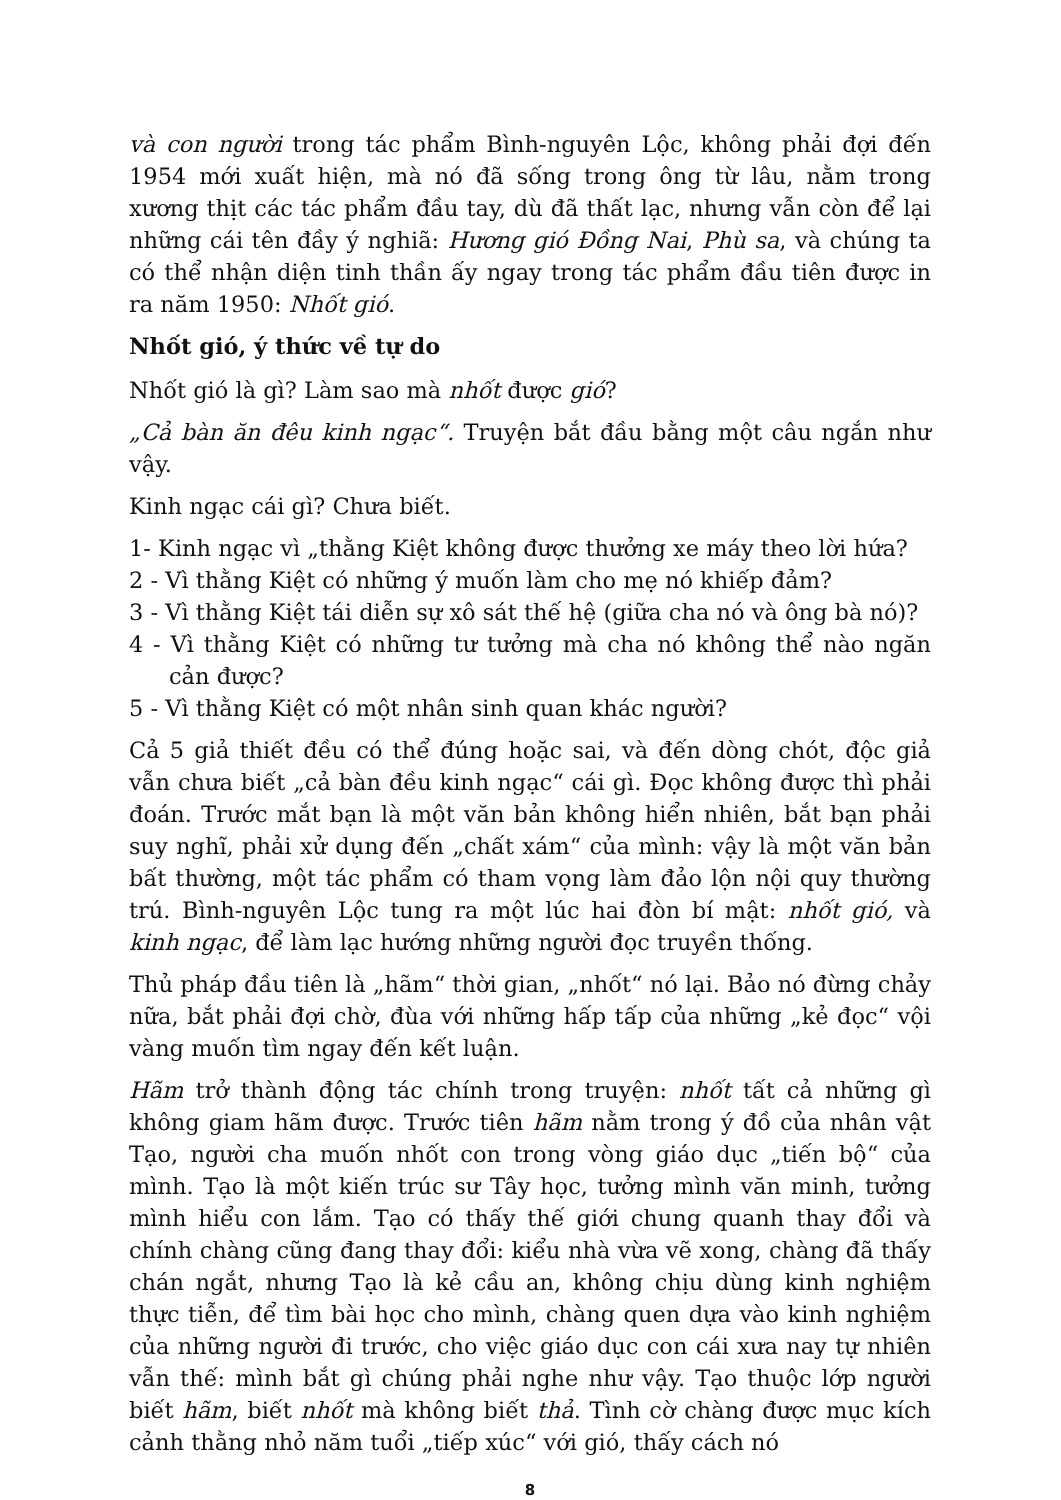và con người trong tác phẩm Bình-nguyên Lộc, không phải đợi đến 1954 mới xuất hiện, mà nó đã sống trong ông từ lâu, nằm trong xương thịt các tác phẩm đầu tay, dù đã thất lạc, nhưng vẫn còn để lại những cái tên đầy ý nghiã: Hương gió Đồng Nai, Phù sa, và chúng ta có thể nhận diện tinh thần ấy ngay trong tác phẩm đầu tiên được in ra năm 1950: Nhốt gió.
Nhốt gió, ý thức về tự do
Nhốt gió là gì? Làm sao mà nhốt được gió?
„Cả bàn ăn đêu kinh ngạc“. Truyện bắt đầu bằng một câu ngắn như vậy.
Kinh ngạc cái gì? Chưa biết.
1- Kinh ngạc vì „thằng Kiệt không được thưởng xe máy theo lời hứa?
2 - Vì thằng Kiệt có những ý muốn làm cho mẹ nó khiếp đảm?
3 - Vì thằng Kiệt tái diễn sự xô sát thế hệ (giữa cha nó và ông bà nó)?
4 - Vì thằng Kiệt có những tư tưởng mà cha nó không thể nào ngăn cản được?
5 - Vì thằng Kiệt có một nhân sinh quan khác người?
Cả 5 giả thiết đều có thể đúng hoặc sai, và đến dòng chót, độc giả vẫn chưa biết „cả bàn đều kinh ngạc“ cái gì. Đọc không được thì phải đoán. Trước mắt bạn là một văn bản không hiển nhiên, bắt bạn phải suy nghĩ, phải xử dụng đến „chất xám“ của mình: vậy là một văn bản bất thường, một tác phẩm có tham vọng làm đảo lộn nội quy thường trú. Bình-nguyên Lộc tung ra một lúc hai đòn bí mật: nhốt gió, và kinh ngạc, để làm lạc hướng những người đọc truyền thống.
Thủ pháp đầu tiên là „hãm“ thời gian, „nhốt“ nó lại. Bảo nó đừng chảy nữa, bắt phải đợi chờ, đùa với những hấp tấp của những „kẻ đọc“ vội vàng muốn tìm ngay đến kết luận.
Hãm trở thành động tác chính trong truyện: nhốt tất cả những gì không giam hãm được. Trước tiên hãm nằm trong ý đồ của nhân vật Tạo, người cha muốn nhốt con trong vòng giáo dục „tiến bộ“ của mình. Tạo là một kiến trúc sư Tây học, tưởng mình văn minh, tưởng mình hiểu con lắm. Tạo có thấy thế giới chung quanh thay đổi và chính chàng cũng đang thay đổi: kiểu nhà vừa vẽ xong, chàng đã thấy chán ngắt, nhưng Tạo là kẻ cầu an, không chịu dùng kinh nghiệm thực tiễn, để tìm bài học cho mình, chàng quen dựa vào kinh nghiệm của những người đi trước, cho việc giáo dục con cái xưa nay tự nhiên vẫn thế: mình bắt gì chúng phải nghe như vậy. Tạo thuộc lớp người biết hãm, biết nhốt mà không biết thả. Tình cờ chàng được mục kích cảnh thằng nhỏ năm tuổi „tiếp xúc“ với gió, thấy cách nó
8